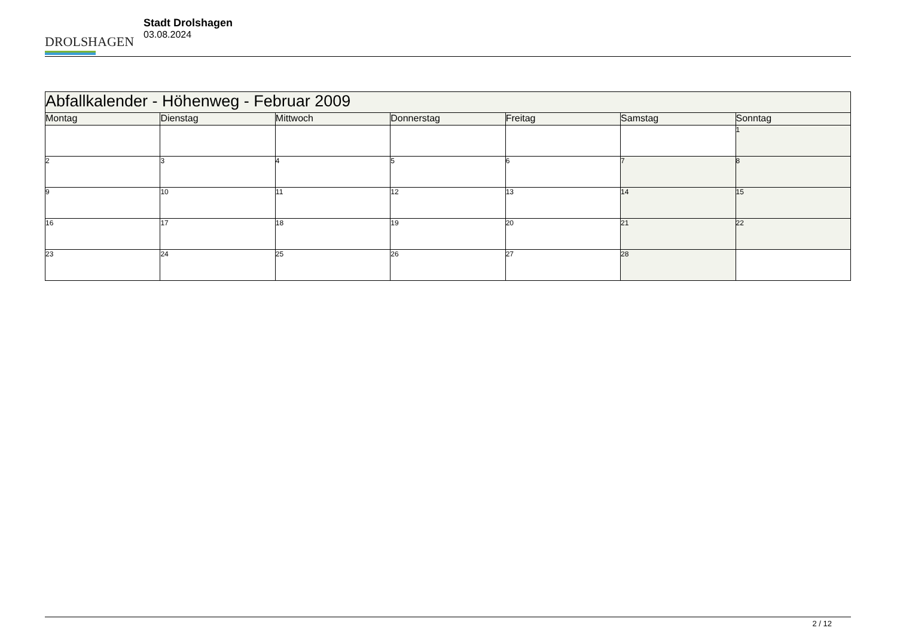DROLSHAGEN
Stadt Drolshagen
03.08.2024
| Abfallkalender - Höhenweg - Februar 2009 | | | | | | |
| --- | --- | --- | --- | --- | --- | --- |
| Montag | Dienstag | Mittwoch | Donnerstag | Freitag | Samstag | Sonntag |
| | | | | | | 1 |
| 2 | 3 | 4 | 5 | 6 | 7 | 8 |
| 9 | 10 | 11 | 12 | 13 | 14 | 15 |
| 16 | 17 | 18 | 19 | 20 | 21 | 22 |
| 23 | 24 | 25 | 26 | 27 | 28 | |
2 / 12